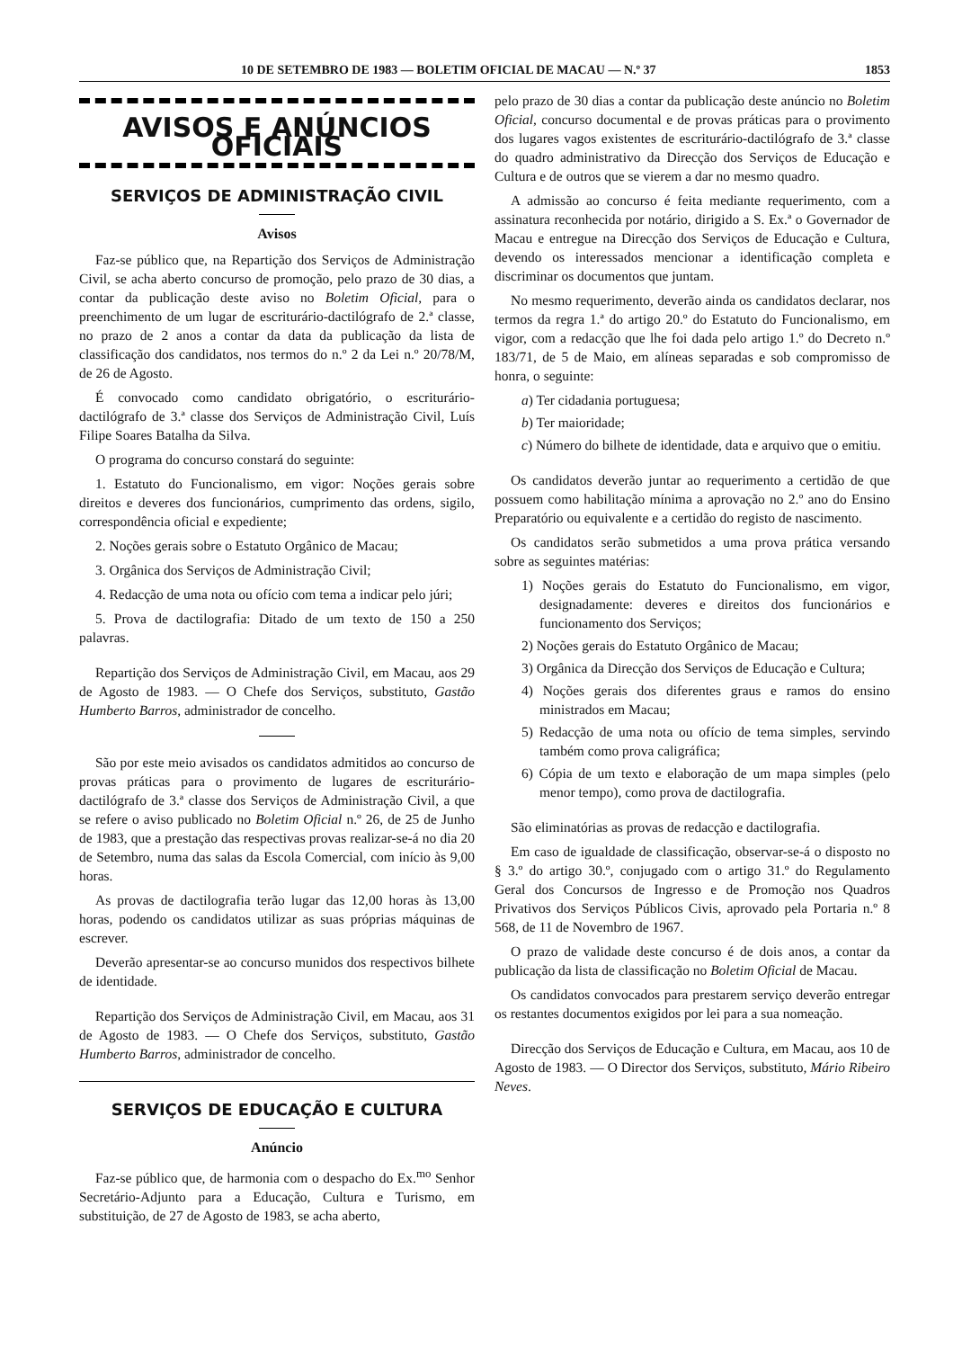10 DE SETEMBRO DE 1983 — BOLETIM OFICIAL DE MACAU — N.º 37 1853
AVISOS E ANÚNCIOS OFICIAIS
SERVIÇOS DE ADMINISTRAÇÃO CIVIL
Avisos
Faz-se público que, na Repartição dos Serviços de Administração Civil, se acha aberto concurso de promoção, pelo prazo de 30 dias, a contar da publicação deste aviso no Boletim Oficial, para o preenchimento de um lugar de escriturário-dactilógrafo de 2.ª classe, no prazo de 2 anos a contar da data da publicação da lista de classificação dos candidatos, nos termos do n.º 2 da Lei n.º 20/78/M, de 26 de Agosto.
É convocado como candidato obrigatório, o escriturário-dactilógrafo de 3.ª classe dos Serviços de Administração Civil, Luís Filipe Soares Batalha da Silva.
O programa do concurso constará do seguinte:
1. Estatuto do Funcionalismo, em vigor: Noções gerais sobre direitos e deveres dos funcionários, cumprimento das ordens, sigilo, correspondência oficial e expediente;
2. Noções gerais sobre o Estatuto Orgânico de Macau;
3. Orgânica dos Serviços de Administração Civil;
4. Redacção de uma nota ou ofício com tema a indicar pelo júri;
5. Prova de dactilografia: Ditado de um texto de 150 a 250 palavras.
Repartição dos Serviços de Administração Civil, em Macau, aos 29 de Agosto de 1983. — O Chefe dos Serviços, substituto, Gastão Humberto Barros, administrador de concelho.
São por este meio avisados os candidatos admitidos ao concurso de provas práticas para o provimento de lugares de escriturário-dactilógrafo de 3.ª classe dos Serviços de Administração Civil, a que se refere o aviso publicado no Boletim Oficial n.º 26, de 25 de Junho de 1983, que a prestação das respectivas provas realizar-se-á no dia 20 de Setembro, numa das salas da Escola Comercial, com início às 9,00 horas.
As provas de dactilografia terão lugar das 12,00 horas às 13,00 horas, podendo os candidatos utilizar as suas próprias máquinas de escrever.
Deverão apresentar-se ao concurso munidos dos respectivos bilhete de identidade.
Repartição dos Serviços de Administração Civil, em Macau, aos 31 de Agosto de 1983. — O Chefe dos Serviços, substituto, Gastão Humberto Barros, administrador de concelho.
SERVIÇOS DE EDUCAÇÃO E CULTURA
Anúncio
Faz-se público que, de harmonia com o despacho do Ex.<sup>mo</sup> Senhor Secretário-Adjunto para a Educação, Cultura e Turismo, em substituição, de 27 de Agosto de 1983, se acha aberto,
pelo prazo de 30 dias a contar da publicação deste anúncio no Boletim Oficial, concurso documental e de provas práticas para o provimento dos lugares vagos existentes de escriturário-dactilógrafo de 3.ª classe do quadro administrativo da Direcção dos Serviços de Educação e Cultura e de outros que se vierem a dar no mesmo quadro.
A admissão ao concurso é feita mediante requerimento, com a assinatura reconhecida por notário, dirigido a S. Ex.ª o Governador de Macau e entregue na Direcção dos Serviços de Educação e Cultura, devendo os interessados mencionar a identificação completa e discriminar os documentos que juntam.
No mesmo requerimento, deverão ainda os candidatos declarar, nos termos da regra 1.ª do artigo 20.º do Estatuto do Funcionalismo, em vigor, com a redacção que lhe foi dada pelo artigo 1.º do Decreto n.º 183/71, de 5 de Maio, em alíneas separadas e sob compromisso de honra, o seguinte:
a) Ter cidadania portuguesa;
b) Ter maioridade;
c) Número do bilhete de identidade, data e arquivo que o emitiu.
Os candidatos deverão juntar ao requerimento a certidão de que possuem como habilitação mínima a aprovação no 2.º ano do Ensino Preparatório ou equivalente e a certidão do registo de nascimento.
Os candidatos serão submetidos a uma prova prática versando sobre as seguintes matérias:
1) Noções gerais do Estatuto do Funcionalismo, em vigor, designadamente: deveres e direitos dos funcionários e funcionamento dos Serviços;
2) Noções gerais do Estatuto Orgânico de Macau;
3) Orgânica da Direcção dos Serviços de Educação e Cultura;
4) Noções gerais dos diferentes graus e ramos do ensino ministrados em Macau;
5) Redacção de uma nota ou ofício de tema simples, servindo também como prova caligráfica;
6) Cópia de um texto e elaboração de um mapa simples (pelo menor tempo), como prova de dactilografia.
São eliminatórias as provas de redacção e dactilografia.
Em caso de igualdade de classificação, observar-se-á o disposto no § 3.º do artigo 30.º, conjugado com o artigo 31.º do Regulamento Geral dos Concursos de Ingresso e de Promoção nos Quadros Privativos dos Serviços Públicos Civis, aprovado pela Portaria n.º 8 568, de 11 de Novembro de 1967.
O prazo de validade deste concurso é de dois anos, a contar da publicação da lista de classificação no Boletim Oficial de Macau.
Os candidatos convocados para prestarem serviço deverão entregar os restantes documentos exigidos por lei para a sua nomeação.
Direcção dos Serviços de Educação e Cultura, em Macau, aos 10 de Agosto de 1983. — O Director dos Serviços, substituto, Mário Ribeiro Neves.